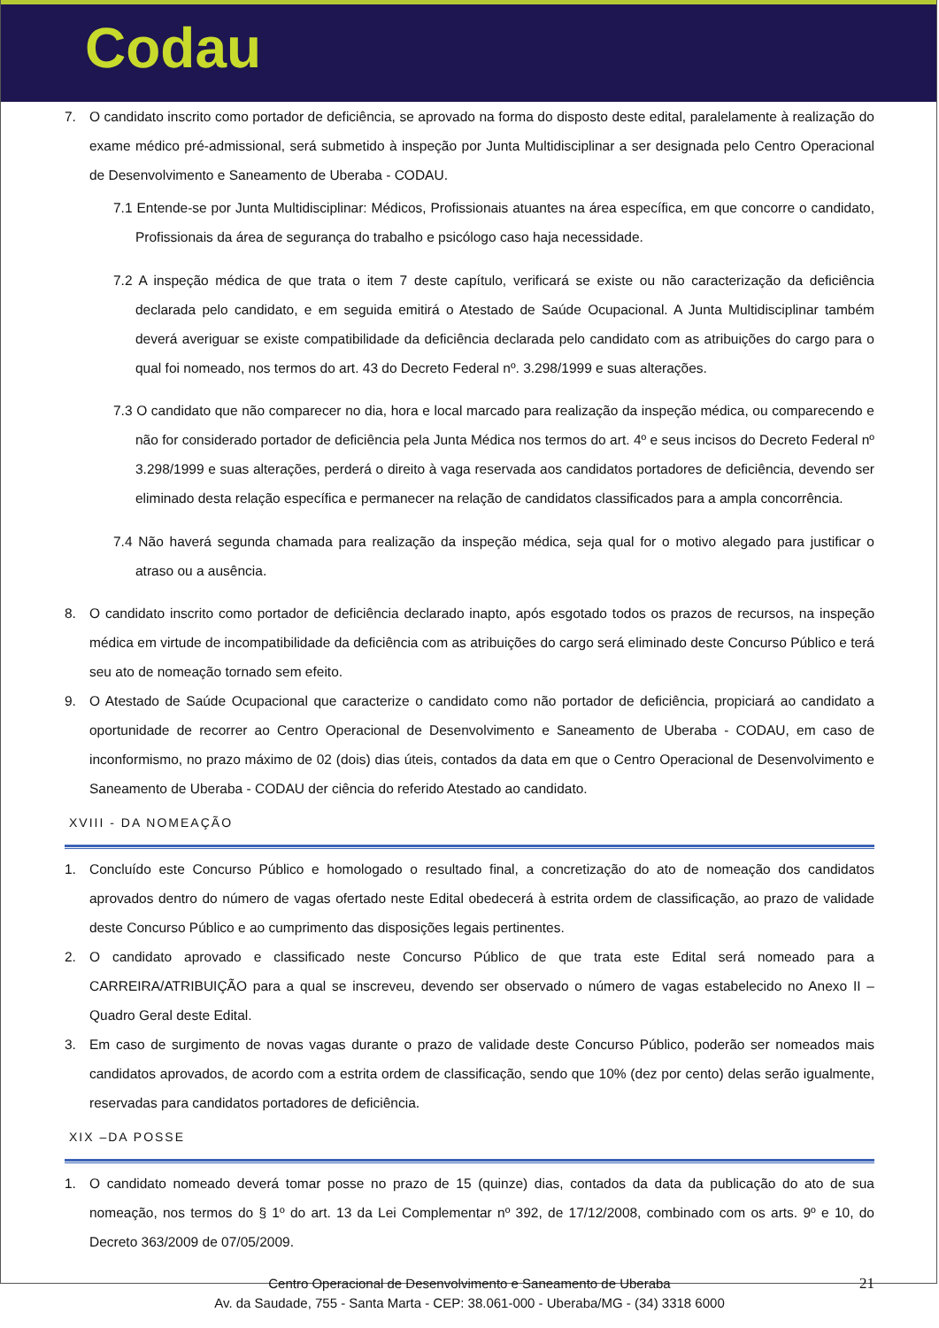Codau
7. O candidato inscrito como portador de deficiência, se aprovado na forma do disposto deste edital, paralelamente à realização do exame médico pré-admissional, será submetido à inspeção por Junta Multidisciplinar a ser designada pelo Centro Operacional de Desenvolvimento e Saneamento de Uberaba - CODAU.
7.1 Entende-se por Junta Multidisciplinar: Médicos, Profissionais atuantes na área específica, em que concorre o candidato, Profissionais da área de segurança do trabalho e psicólogo caso haja necessidade.
7.2 A inspeção médica de que trata o item 7 deste capítulo, verificará se existe ou não caracterização da deficiência declarada pelo candidato, e em seguida emitirá o Atestado de Saúde Ocupacional. A Junta Multidisciplinar também deverá averiguar se existe compatibilidade da deficiência declarada pelo candidato com as atribuições do cargo para o qual foi nomeado, nos termos do art. 43 do Decreto Federal nº. 3.298/1999 e suas alterações.
7.3 O candidato que não comparecer no dia, hora e local marcado para realização da inspeção médica, ou comparecendo e não for considerado portador de deficiência pela Junta Médica nos termos do art. 4º e seus incisos do Decreto Federal nº 3.298/1999 e suas alterações, perderá o direito à vaga reservada aos candidatos portadores de deficiência, devendo ser eliminado desta relação específica e permanecer na relação de candidatos classificados para a ampla concorrência.
7.4 Não haverá segunda chamada para realização da inspeção médica, seja qual for o motivo alegado para justificar o atraso ou a ausência.
8. O candidato inscrito como portador de deficiência declarado inapto, após esgotado todos os prazos de recursos, na inspeção médica em virtude de incompatibilidade da deficiência com as atribuições do cargo será eliminado deste Concurso Público e terá seu ato de nomeação tornado sem efeito.
9. O Atestado de Saúde Ocupacional que caracterize o candidato como não portador de deficiência, propiciará ao candidato a oportunidade de recorrer ao Centro Operacional de Desenvolvimento e Saneamento de Uberaba - CODAU, em caso de inconformismo, no prazo máximo de 02 (dois) dias úteis, contados da data em que o Centro Operacional de Desenvolvimento e Saneamento de Uberaba - CODAU der ciência do referido Atestado ao candidato.
XVIII - DA NOMEAÇÃO
1. Concluído este Concurso Público e homologado o resultado final, a concretização do ato de nomeação dos candidatos aprovados dentro do número de vagas ofertado neste Edital obedecerá à estrita ordem de classificação, ao prazo de validade deste Concurso Público e ao cumprimento das disposições legais pertinentes.
2. O candidato aprovado e classificado neste Concurso Público de que trata este Edital será nomeado para a CARREIRA/ATRIBUIÇÃO para a qual se inscreveu, devendo ser observado o número de vagas estabelecido no Anexo II – Quadro Geral deste Edital.
3. Em caso de surgimento de novas vagas durante o prazo de validade deste Concurso Público, poderão ser nomeados mais candidatos aprovados, de acordo com a estrita ordem de classificação, sendo que 10% (dez por cento) delas serão igualmente, reservadas para candidatos portadores de deficiência.
XIX –DA POSSE
1. O candidato nomeado deverá tomar posse no prazo de 15 (quinze) dias, contados da data da publicação do ato de sua nomeação, nos termos do § 1º do art. 13 da Lei Complementar nº 392, de 17/12/2008, combinado com os arts. 9º e 10, do Decreto 363/2009 de 07/05/2009.
21 Centro Operacional de Desenvolvimento e Saneamento de Uberaba
Av. da Saudade, 755 - Santa Marta - CEP: 38.061-000 - Uberaba/MG - (34) 3318 6000